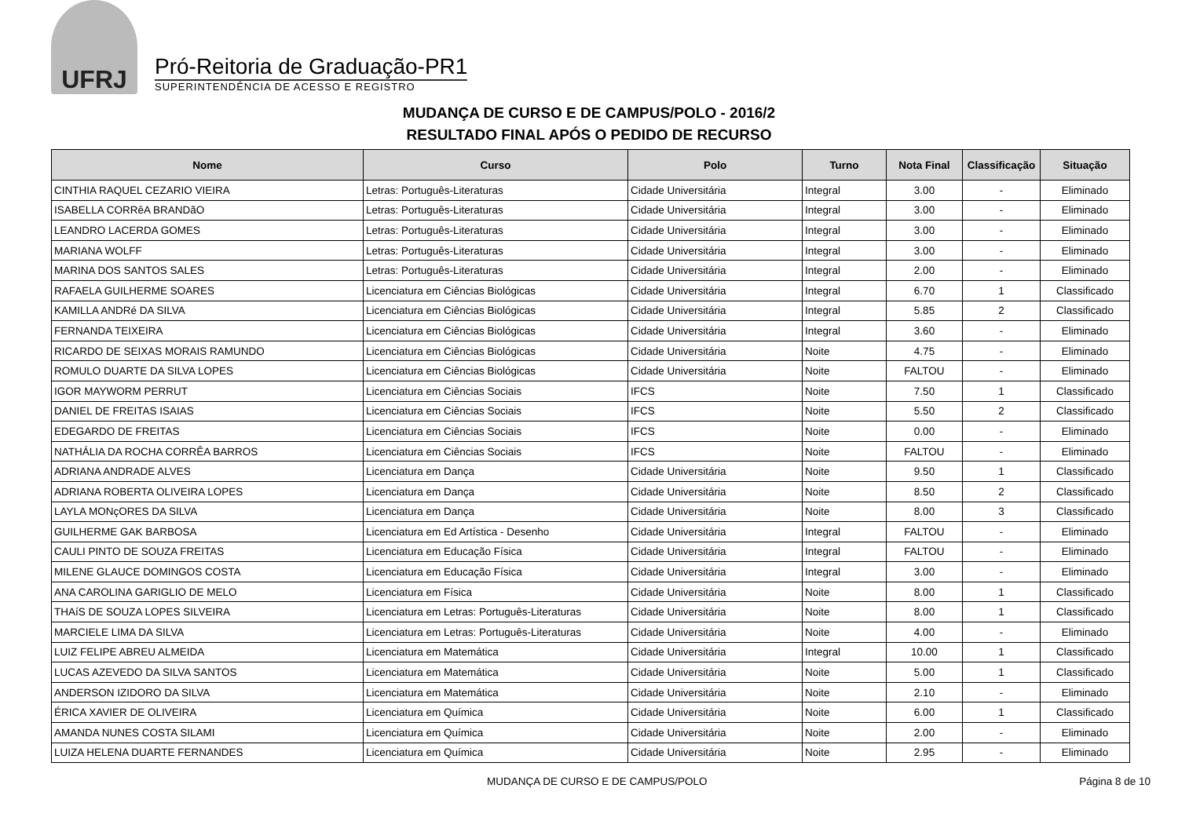UFRJ
Pró-Reitoria de Graduação-PR1
SUPERINTENDÊNCIA DE ACESSO E REGISTRO
MUDANÇA DE CURSO E DE CAMPUS/POLO - 2016/2
RESULTADO FINAL APÓS O PEDIDO DE RECURSO
| Nome | Curso | Polo | Turno | Nota Final | Classificação | Situação |
| --- | --- | --- | --- | --- | --- | --- |
| CINTHIA RAQUEL CEZARIO VIEIRA | Letras: Português-Literaturas | Cidade Universitária | Integral | 3.00 | - | Eliminado |
| ISABELLA CORRêA BRANDãO | Letras: Português-Literaturas | Cidade Universitária | Integral | 3.00 | - | Eliminado |
| LEANDRO LACERDA GOMES | Letras: Português-Literaturas | Cidade Universitária | Integral | 3.00 | - | Eliminado |
| MARIANA WOLFF | Letras: Português-Literaturas | Cidade Universitária | Integral | 3.00 | - | Eliminado |
| MARINA DOS SANTOS SALES | Letras: Português-Literaturas | Cidade Universitária | Integral | 2.00 | - | Eliminado |
| RAFAELA GUILHERME SOARES | Licenciatura em Ciências Biológicas | Cidade Universitária | Integral | 6.70 | 1 | Classificado |
| KAMILLA ANDRé DA SILVA | Licenciatura em Ciências Biológicas | Cidade Universitária | Integral | 5.85 | 2 | Classificado |
| FERNANDA TEIXEIRA | Licenciatura em Ciências Biológicas | Cidade Universitária | Integral | 3.60 | - | Eliminado |
| RICARDO DE SEIXAS MORAIS RAMUNDO | Licenciatura em Ciências Biológicas | Cidade Universitária | Noite | 4.75 | - | Eliminado |
| ROMULO DUARTE DA SILVA LOPES | Licenciatura em Ciências Biológicas | Cidade Universitária | Noite | FALTOU | - | Eliminado |
| IGOR MAYWORM PERRUT | Licenciatura em Ciências Sociais | IFCS | Noite | 7.50 | 1 | Classificado |
| DANIEL DE FREITAS ISAIAS | Licenciatura em Ciências Sociais | IFCS | Noite | 5.50 | 2 | Classificado |
| EDEGARDO DE FREITAS | Licenciatura em Ciências Sociais | IFCS | Noite | 0.00 | - | Eliminado |
| NATHÁLIA DA ROCHA CORRÊA BARROS | Licenciatura em Ciências Sociais | IFCS | Noite | FALTOU | - | Eliminado |
| ADRIANA ANDRADE ALVES | Licenciatura em Dança | Cidade Universitária | Noite | 9.50 | 1 | Classificado |
| ADRIANA ROBERTA OLIVEIRA LOPES | Licenciatura em Dança | Cidade Universitária | Noite | 8.50 | 2 | Classificado |
| LAYLA MONçORES DA SILVA | Licenciatura em Dança | Cidade Universitária | Noite | 8.00 | 3 | Classificado |
| GUILHERME GAK BARBOSA | Licenciatura em Ed Artística - Desenho | Cidade Universitária | Integral | FALTOU | - | Eliminado |
| CAULI PINTO DE SOUZA FREITAS | Licenciatura em Educação Física | Cidade Universitária | Integral | FALTOU | - | Eliminado |
| MILENE GLAUCE DOMINGOS COSTA | Licenciatura em Educação Física | Cidade Universitária | Integral | 3.00 | - | Eliminado |
| ANA CAROLINA GARIGLIO DE MELO | Licenciatura em Física | Cidade Universitária | Noite | 8.00 | 1 | Classificado |
| THAíS DE SOUZA LOPES SILVEIRA | Licenciatura em Letras: Português-Literaturas | Cidade Universitária | Noite | 8.00 | 1 | Classificado |
| MARCIELE LIMA DA SILVA | Licenciatura em Letras: Português-Literaturas | Cidade Universitária | Noite | 4.00 | - | Eliminado |
| LUIZ FELIPE ABREU ALMEIDA | Licenciatura em Matemática | Cidade Universitária | Integral | 10.00 | 1 | Classificado |
| LUCAS AZEVEDO DA SILVA SANTOS | Licenciatura em Matemática | Cidade Universitária | Noite | 5.00 | 1 | Classificado |
| ANDERSON IZIDORO DA SILVA | Licenciatura em Matemática | Cidade Universitária | Noite | 2.10 | - | Eliminado |
| ÉRICA XAVIER DE OLIVEIRA | Licenciatura em Química | Cidade Universitária | Noite | 6.00 | 1 | Classificado |
| AMANDA NUNES COSTA SILAMI | Licenciatura em Química | Cidade Universitária | Noite | 2.00 | - | Eliminado |
| LUIZA HELENA DUARTE FERNANDES | Licenciatura em Química | Cidade Universitária | Noite | 2.95 | - | Eliminado |
MUDANÇA DE CURSO E DE CAMPUS/POLO Página 8 de 10